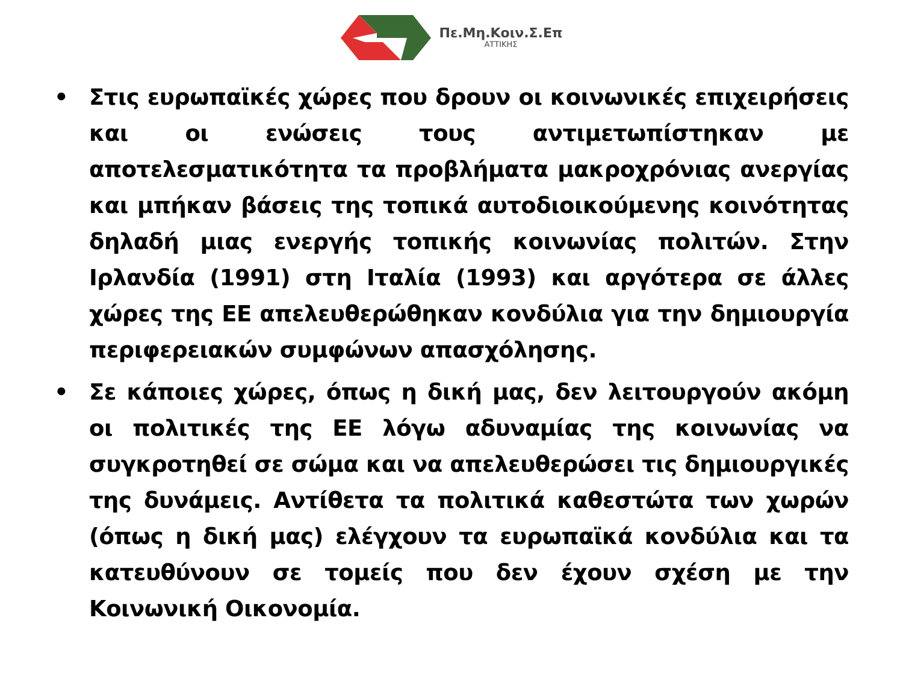Πε.Μη.Κοιν.Σ.Επ
ΑΤΤΙΚΗΣ
• Στις ευρωπαϊκές χώρες που δρουν οι κοινωνικές επιχειρήσεις και οι ενώσεις τους αντιμετωπίστηκαν με αποτελεσματικότητα τα προβλήματα μακροχρόνιας ανεργίας και μπήκαν βάσεις της τοπικά αυτοδιοικούμενης κοινότητας δηλαδή μιας ενεργής τοπικής κοινωνίας πολιτών. Στην Ιρλανδία (1991) στη Ιταλία (1993) και αργότερα σε άλλες χώρες της ΕΕ απελευθερώθηκαν κονδύλια για την δημιουργία περιφερειακών συμφώνων απασχόλησης.
• Σε κάποιες χώρες, όπως η δική μας, δεν λειτουργούν ακόμη οι πολιτικές της ΕΕ λόγω αδυναμίας της κοινωνίας να συγκροτηθεί σε σώμα και να απελευθερώσει τις δημιουργικές της δυνάμεις. Αντίθετα τα πολιτικά καθεστώτα των χωρών (όπως η δική μας) ελέγχουν τα ευρωπαϊκά κονδύλια και τα κατευθύνουν σε τομείς που δεν έχουν σχέση με την Κοινωνική Οικονομία.